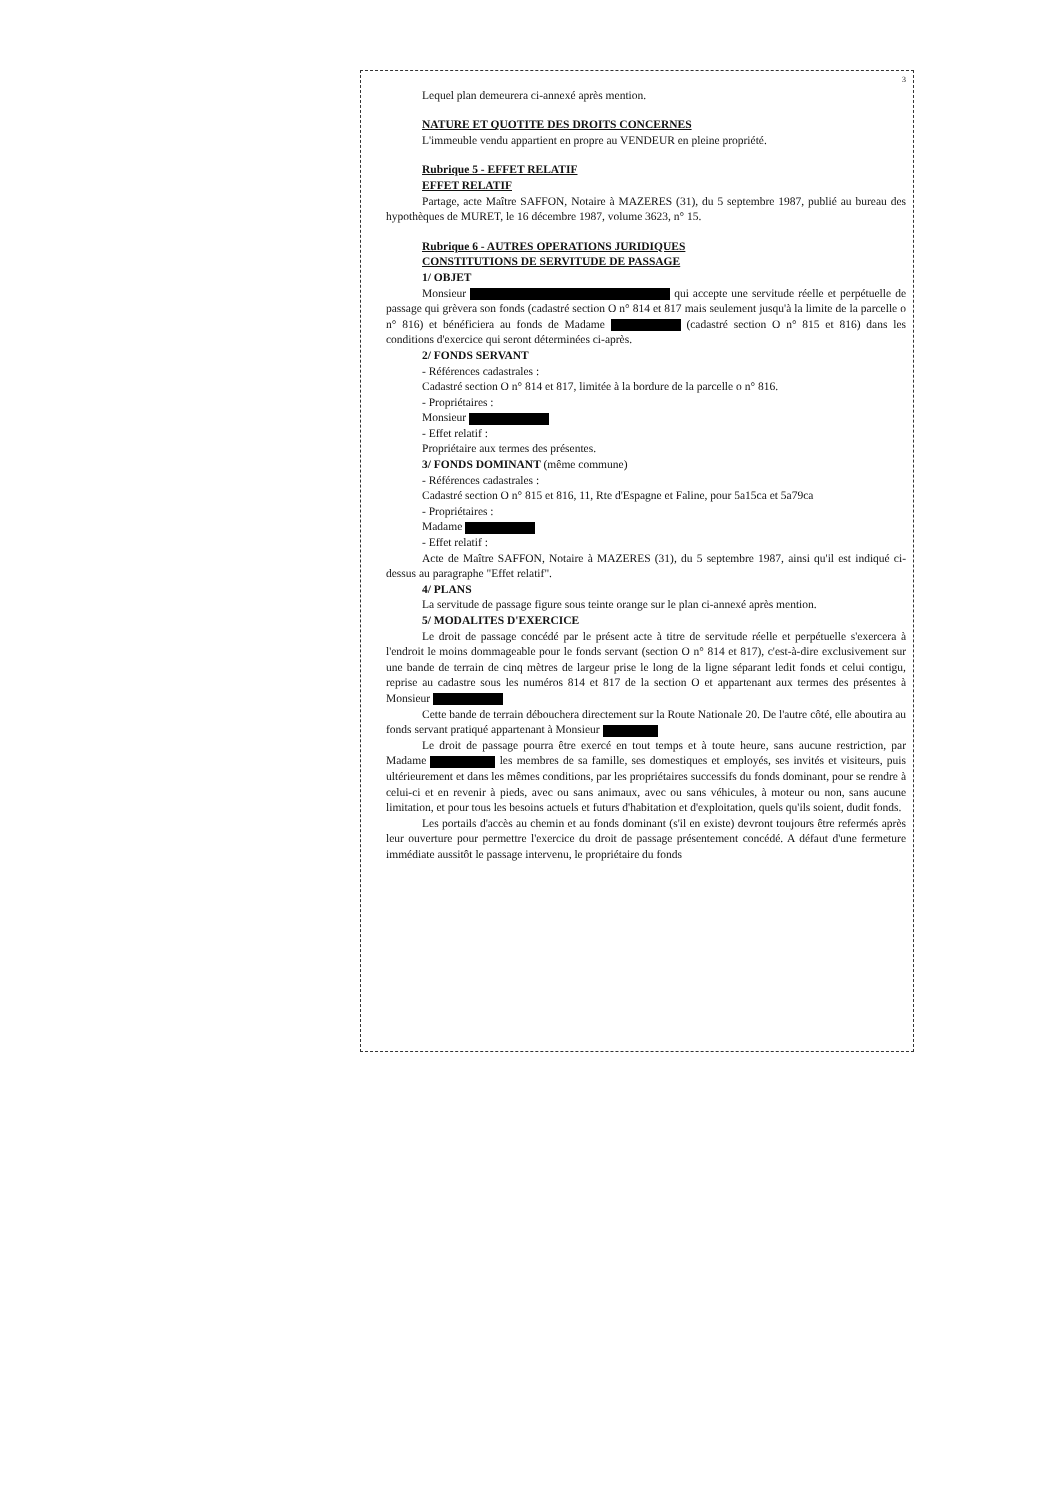3
Lequel plan demeurera ci-annexé après mention.
NATURE ET QUOTITE DES DROITS CONCERNES
L'immeuble vendu appartient en propre au VENDEUR en pleine propriété.
Rubrique 5 - EFFET RELATIF
EFFET RELATIF
Partage, acte Maître SAFFON, Notaire à MAZERES (31), du 5 septembre 1987, publié au bureau des hypothèques de MURET, le 16 décembre 1987, volume 3623, n° 15.
Rubrique 6 - AUTRES OPERATIONS JURIDIQUES
CONSTITUTIONS DE SERVITUDE DE PASSAGE
1/ OBJET
Monsieur qui accepte une servitude réelle et perpétuelle de passage qui grèvera son fonds (cadastré section O n° 814 et 817 mais seulement jusqu'à la limite de la parcelle o n° 816) et bénéficiera au fonds de Madame (cadastré section O n° 815 et 816) dans les conditions d'exercice qui seront déterminées ci-après.
2/ FONDS SERVANT
- Références cadastrales :
Cadastré section O n° 814 et 817, limitée à la bordure de la parcelle o n° 816.
- Propriétaires :
Monsieur
- Effet relatif :
Propriétaire aux termes des présentes.
3/ FONDS DOMINANT (même commune)
- Références cadastrales :
Cadastré section O n° 815 et 816, 11, Rte d'Espagne et Faline, pour 5a15ca et 5a79ca
- Propriétaires :
Madame
- Effet relatif :
Acte de Maître SAFFON, Notaire à MAZERES (31), du 5 septembre 1987, ainsi qu'il est indiqué ci-dessus au paragraphe "Effet relatif".
4/ PLANS
La servitude de passage figure sous teinte orange sur le plan ci-annexé après mention.
5/ MODALITES D'EXERCICE
Le droit de passage concédé par le présent acte à titre de servitude réelle et perpétuelle s'exercera à l'endroit le moins dommageable pour le fonds servant (section O n° 814 et 817), c'est-à-dire exclusivement sur une bande de terrain de cinq mètres de largeur prise le long de la ligne séparant ledit fonds et celui contigu, reprise au cadastre sous les numéros 814 et 817 de la section O et appartenant aux termes des présentes à Monsieur
Cette bande de terrain débouchera directement sur la Route Nationale 20. De l'autre côté, elle aboutira au fonds servant pratiqué appartenant à Monsieur
Le droit de passage pourra être exercé en tout temps et à toute heure, sans aucune restriction, par Madame les membres de sa famille, ses domestiques et employés, ses invités et visiteurs, puis ultérieurement et dans les mêmes conditions, par les propriétaires successifs du fonds dominant, pour se rendre à celui-ci et en revenir à pieds, avec ou sans animaux, avec ou sans véhicules, à moteur ou non, sans aucune limitation, et pour tous les besoins actuels et futurs d'habitation et d'exploitation, quels qu'ils soient, dudit fonds.
Les portails d'accès au chemin et au fonds dominant (s'il en existe) devront toujours être refermés après leur ouverture pour permettre l'exercice du droit de passage présentement concédé. A défaut d'une fermeture immédiate aussitôt le passage intervenu, le propriétaire du fonds